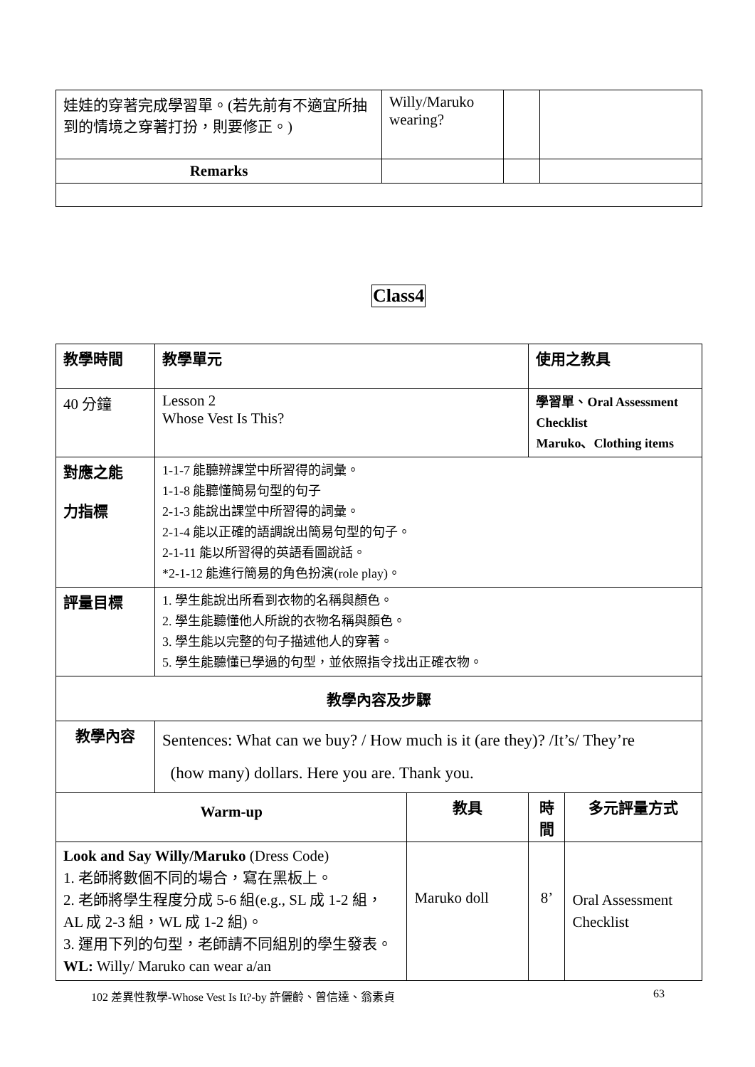| 娃娃的穿著完成學習單。(若先前有不適宜所抽到的情境之穿著打扮，則要修正。) | Willy/Maruko wearing? | | |
| Remarks | | | |
Class4
| 教學時間 | 教學單元 | | 使用之教具 | |
| 40 分鐘 | Lesson 2 Whose Vest Is This? | | 學習單、Oral Assessment Checklist Maruko、Clothing items | |
| 對應之能 力指標 | 1-1-7 能聽辨課堂中所習得的詞彙。 1-1-8 能聽懂簡易句型的句子 2-1-3 能說出課堂中所習得的詞彙。 2-1-4 能以正確的語調說出簡易句型的句子。 2-1-11 能以所習得的英語看圖說話。 *2-1-12 能進行簡易的角色扮演(role play)。 | | | |
| 評量目標 | 1. 學生能說出所看到衣物的名稱與顏色。 2. 學生能聽懂他人所說的衣物名稱與顏色。 3. 學生能以完整的句子描述他人的穿著。 5. 學生能聽懂已學過的句型，並依照指令找出正確衣物。 | | | |
| 教學內容及步驟 | | | | |
| 教學內容 | Sentences: What can we buy? / How much is it (are they)? /It’s/ They’re (how many) dollars. Here you are. Thank you. | | | |
| Warm-up | | 教具 | 時間 | 多元評量方式 |
| Look and Say Willy/Maruko (Dress Code) 1. 老師將數個不同的場合，寫在黑板上。 2. 老師將學生程度分成 5-6 組(e.g., SL 成 1-2 組，AL 成 2-3 組，WL 成 1-2 組)。 3. 運用下列的句型，老師請不同組別的學生發表。 WL: Willy/ Maruko can wear a/an | | Maruko doll | 8’ | Oral Assessment Checklist |
102 差異性教學-Whose Vest Is It?-by 許儷齡、曾信達、翁素貞
63